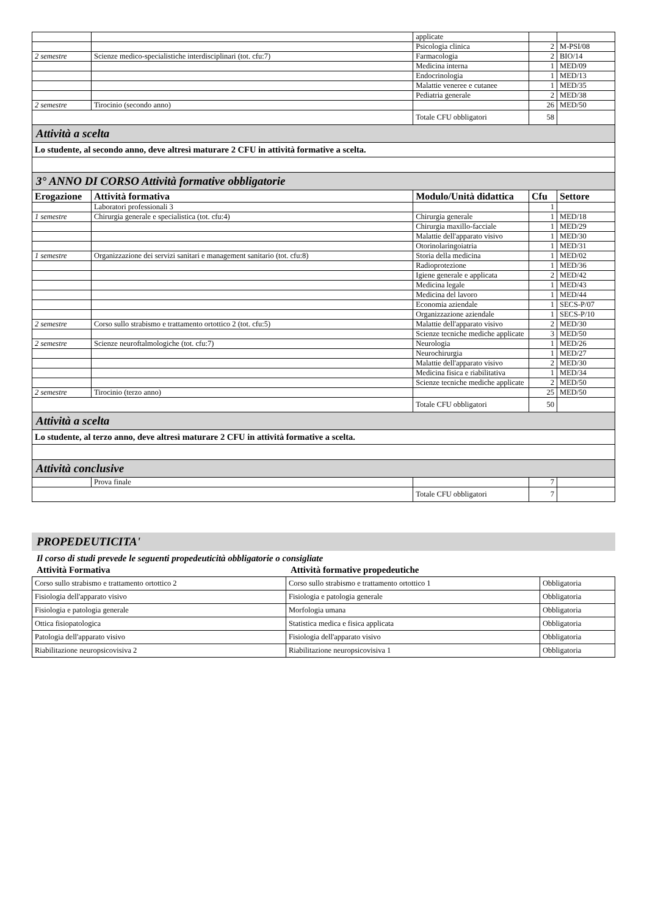| | | applicate | | |
| | | Psicologia clinica | 2 | M-PSI/08 |
| 2 semestre | Scienze medico-specialistiche interdisciplinari (tot. cfu:7) | Farmacologia | 2 | BIO/14 |
| | | Medicina interna | 1 | MED/09 |
| | | Endocrinologia | 1 | MED/13 |
| | | Malattie veneree e cutanee | 1 | MED/35 |
| | | Pediatria generale | 2 | MED/38 |
| 2 semestre | Tirocinio (secondo anno) | | 26 | MED/50 |
| | | Totale CFU obbligatori | 58 | |
| Attività a scelta | | | | |
| Lo studente, al secondo anno, deve altresì maturare 2 CFU in attività formative a scelta. | | | | |
| 3° ANNO DI CORSO Attività formative obbligatorie | | | | |
| Erogazione | Attività formativa | Modulo/Unità didattica | Cfu | Settore |
| | Laboratori professionali 3 | | 1 | |
| 1 semestre | Chirurgia generale e specialistica (tot. cfu:4) | Chirurgia generale | 1 | MED/18 |
| | | Chirurgia maxillo-facciale | 1 | MED/29 |
| | | Malattie dell'apparato visivo | 1 | MED/30 |
| | | Otorinolaringoiatria | 1 | MED/31 |
| 1 semestre | Organizzazione dei servizi sanitari e management sanitario (tot. cfu:8) | Storia della medicina | 1 | MED/02 |
| | | Radioprotezione | 1 | MED/36 |
| | | Igiene generale e applicata | 2 | MED/42 |
| | | Medicina legale | 1 | MED/43 |
| | | Medicina del lavoro | 1 | MED/44 |
| | | Economia aziendale | 1 | SECS-P/07 |
| | | Organizzazione aziendale | 1 | SECS-P/10 |
| 2 semestre | Corso sullo strabismo e trattamento ortottico 2 (tot. cfu:5) | Malattie dell'apparato visivo | 2 | MED/30 |
| | | Scienze tecniche mediche applicate | 3 | MED/50 |
| 2 semestre | Scienze neuroftalmologiche (tot. cfu:7) | Neurologia | 1 | MED/26 |
| | | Neurochirurgia | 1 | MED/27 |
| | | Malattie dell'apparato visivo | 2 | MED/30 |
| | | Medicina fisica e riabilitativa | 1 | MED/34 |
| | | Scienze tecniche mediche applicate | 2 | MED/50 |
| 2 semestre | Tirocinio (terzo anno) | | 25 | MED/50 |
| | | Totale CFU obbligatori | 50 | |
| Attività a scelta | | | | |
| Lo studente, al terzo anno, deve altresì maturare 2 CFU in attività formative a scelta. | | | | |
| Attività conclusive | | | | |
| | Prova finale | | 7 | |
| | | Totale CFU obbligatori | 7 | |
PROPEDEUTICITA'
Il corso di studi prevede le seguenti propedeuticità obbligatorie o consigliate
Attività Formativa Attività formative propedeutiche
| Corso sullo strabismo e trattamento ortottico 2 | Corso sullo strabismo e trattamento ortottico 1 | Obbligatoria |
| Fisiologia dell'apparato visivo | Fisiologia e patologia generale | Obbligatoria |
| Fisiologia e patologia generale | Morfologia umana | Obbligatoria |
| Ottica fisiopatologica | Statistica medica e fisica applicata | Obbligatoria |
| Patologia dell'apparato visivo | Fisiologia dell'apparato visivo | Obbligatoria |
| Riabilitazione neuropsicovisiva 2 | Riabilitazione neuropsicovisiva 1 | Obbligatoria |